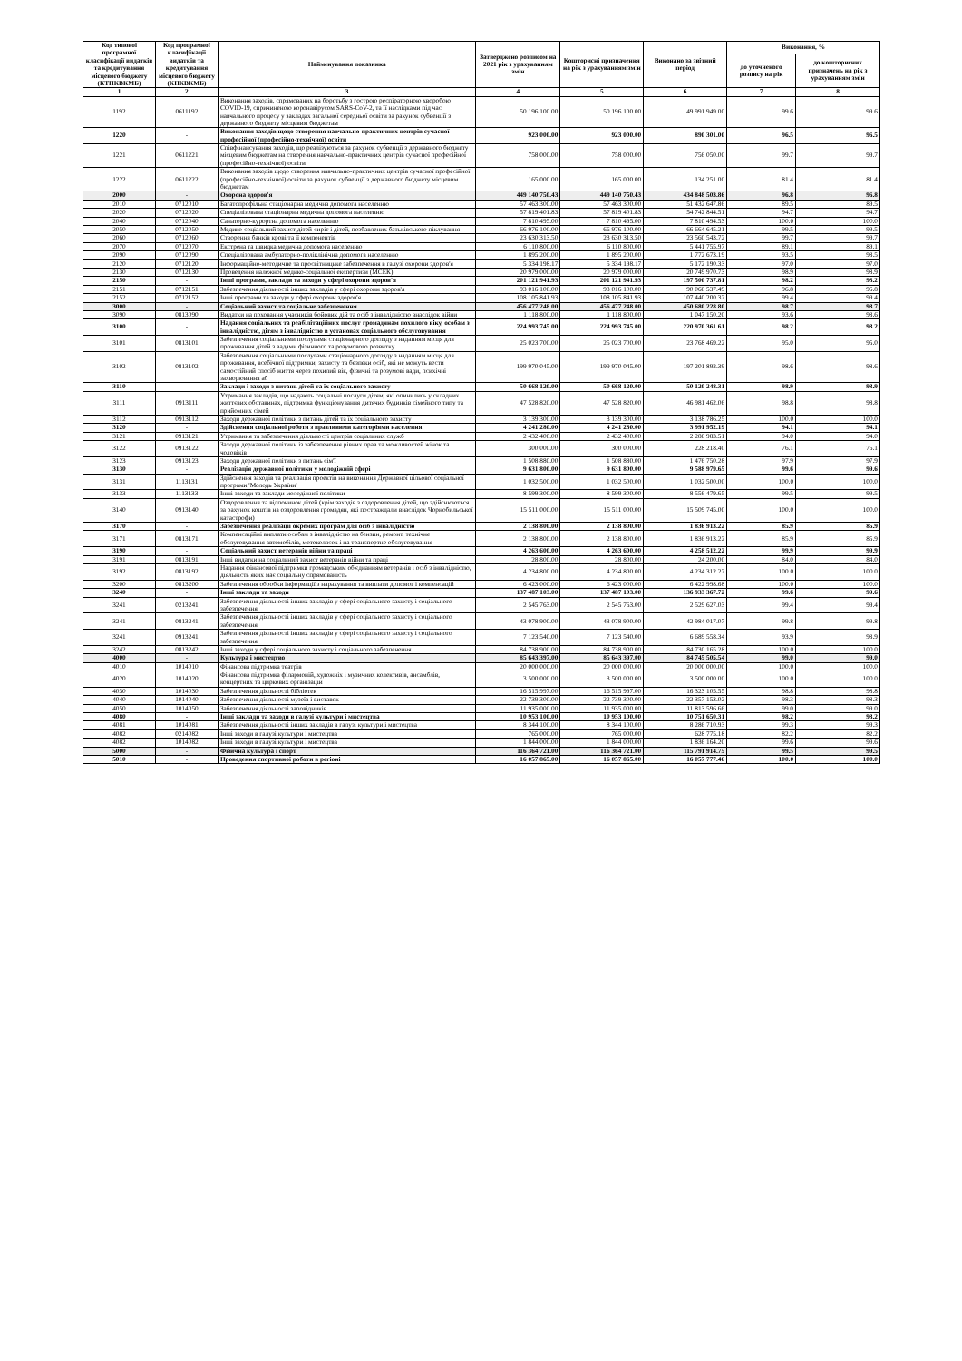| Код типової програмної класифікації видатків та кредитування місцевого бюджету (КТПКВКМБ) | Код програмної класифікації видатків та кредитування місцевого бюджету (КПКВКМБ) | Найменування показника | Затверджено розписом на 2021 рік з урахуванням змін | Кошторисні призначення на рік з урахуванням змін | Виконано за звітний період | Виконання, % | |
| --- | --- | --- | --- | --- | --- | --- | --- |
| | | | | | | до уточненого розпису на рік | до кошторисних призначень на рік з урахуванням змін |
| 1 | 2 | 3 | 4 | 5 | 6 | 7 | 8 |
| 1192 | 0611192 | Виконання заходів, спрямованих на боротьбу з гострою респіраторною хворобою COVID-19, спричиненою коронавірусом SARS-CoV-2, та її наслідками під час навчального процесу у закладах загальної середньої освіти за рахунок субвенції з державного бюджету місцевим бюджетам | 50 196 100.00 | 50 196 100.00 | 49 991 949.00 | 99.6 | 99.6 |
| 1220 | - | Виконання заходів щодо створення навчально-практичних центрів сучасної професійної (професійно-технічної) освіти | 923 000.00 | 923 000.00 | 890 301.00 | 96.5 | 96.5 |
| 1221 | 0611221 | Співфінансування заходів, що реалізуються за рахунок субвенції з державного бюджету місцевим бюджетам на створення навчально-практичних центрів сучасної професійної (професійно-технічної) освіти | 758 000.00 | 758 000.00 | 756 050.00 | 99.7 | 99.7 |
| 1222 | 0611222 | Виконання заходів щодо створення навчально-практичних центрів сучасної професійної (професійно-технічної) освіти за рахунок субвенції з державного бюджету місцевим бюджетам | 165 000.00 | 165 000.00 | 134 251.00 | 81.4 | 81.4 |
| 2000 | - | Охорона здоров'я | 449 140 750.43 | 449 140 750.43 | 434 848 503.86 | 96.8 | 96.8 |
| 2010 | 0712010 | Багатопрофільна стаціонарна медична допомога населенню | 57 463 300.00 | 57 463 300.00 | 51 432 647.86 | 89.5 | 89.5 |
| 2020 | 0712020 | Спеціалізована стаціонарна медична допомога населенню | 57 819 401.83 | 57 819 401.83 | 54 742 844.51 | 94.7 | 94.7 |
| 2040 | 0712040 | Санаторно-курортна допомога населенню | 7 810 495.00 | 7 810 495.00 | 7 810 494.53 | 100.0 | 100.0 |
| 2050 | 0712050 | Медико-соціальний захист дітей-сиріт і дітей, позбавлених батьківського піклування | 66 976 100.00 | 66 976 100.00 | 66 664 645.21 | 99.5 | 99.5 |
| 2060 | 0712060 | Створення банків крові та її компонентів | 23 630 313.50 | 23 630 313.50 | 23 560 543.72 | 99.7 | 99.7 |
| 2070 | 0712070 | Екстрена та швидка медична допомога населенню | 6 110 800.00 | 6 110 800.00 | 5 441 755.97 | 89.1 | 89.1 |
| 2090 | 0712090 | Спеціалізована амбулаторно-поліклінічна допомога населенню | 1 895 200.00 | 1 895 200.00 | 1 772 673.19 | 93.5 | 93.5 |
| 2120 | 0712120 | Інформаційно-методичне та просвітницьке забезпечення в галузі охорони здоров'я | 5 334 198.17 | 5 334 198.17 | 5 172 190.33 | 97.0 | 97.0 |
| 2130 | 0712130 | Проведення належної медико-соціальної експертизи (МСЕК) | 20 979 000.00 | 20 979 000.00 | 20 749 970.73 | 98.9 | 98.9 |
| 2150 | - | Інші програми, заклади та заходи у сфері охорони здоров'я | 201 121 941.93 | 201 121 941.93 | 197 500 737.81 | 98.2 | 98.2 |
| 2151 | 0712151 | Забезпечення діяльності інших закладів у сфері охорони здоров'я | 93 016 100.00 | 93 016 100.00 | 90 060 537.49 | 96.8 | 96.8 |
| 2152 | 0712152 | Інші програми та заходи у сфері охорони здоров'я | 108 105 841.93 | 108 105 841.93 | 107 440 200.32 | 99.4 | 99.4 |
| 3000 | - | Соціальний захист та соціальне забезпечення | 456 477 248.00 | 456 477 248.00 | 450 680 228.80 | 98.7 | 98.7 |
| 3090 | 0813090 | Видатки на поховання учасників бойових дій та осіб з інвалідністю внаслідок війни | 1 118 800.00 | 1 118 800.00 | 1 047 150.20 | 93.6 | 93.6 |
| 3100 | - | Надання соціальних та реабілітаційних послуг громадянам похилого віку, особам з інвалідністю, дітям з інвалідністю в установах соціального обслуговування | 224 993 745.00 | 224 993 745.00 | 220 970 361.61 | 98.2 | 98.2 |
| 3101 | 0813101 | Забезпечення соціальними послугами стаціонарного догляду з наданням місця для проживання дітей з вадами фізичного та розумового розвитку | 25 023 700.00 | 25 023 700.00 | 23 768 469.22 | 95.0 | 95.0 |
| 3102 | 0813102 | Забезпечення соціальними послугами стаціонарного догляду з наданням місця для проживання, всебічної підтримки, захисту та безпеки осіб, які не можуть вести самостійний спосіб життя через похилий вік, фізичні та розумові вади, психічні захворювання аб | 199 970 045.00 | 199 970 045.00 | 197 201 892.39 | 98.6 | 98.6 |
| 3110 | - | Заклади і заходи з питань дітей та їх соціального захисту | 50 668 120.00 | 50 668 120.00 | 50 120 248.31 | 98.9 | 98.9 |
| 3111 | 0913111 | Утримання закладів, що надають соціальні послуги дітям, які опинились у складних життєвих обставинах, підтримка функціонування дитячих будинків сімейного типу та прийомних сімей | 47 528 820.00 | 47 528 820.00 | 46 981 462.06 | 98.8 | 98.8 |
| 3112 | 0913112 | Заходи державної політики з питань дітей та їх соціального захисту | 3 139 300.00 | 3 139 300.00 | 3 138 786.25 | 100.0 | 100.0 |
| 3120 | - | Здійснення соціальної роботи з вразливими категоріями населення | 4 241 280.00 | 4 241 280.00 | 3 991 952.19 | 94.1 | 94.1 |
| 3121 | 0913121 | Утримання та забезпечення діяльності центрів соціальних служб | 2 432 400.00 | 2 432 400.00 | 2 286 983.51 | 94.0 | 94.0 |
| 3122 | 0913122 | Заходи державної політики із забезпечення рівних прав та можливостей жінок та чоловіків | 300 000.00 | 300 000.00 | 228 218.40 | 76.1 | 76.1 |
| 3123 | 0913123 | Заходи державної політики з питань сім'ї | 1 508 880.00 | 1 508 880.00 | 1 476 750.28 | 97.9 | 97.9 |
| 3130 | - | Реалізація державної політики у молодіжній сфері | 9 631 800.00 | 9 631 800.00 | 9 588 979.65 | 99.6 | 99.6 |
| 3131 | 1113131 | Здійснення заходів та реалізація проектів на виконання Державної цільової соціальної програми 'Молодь України' | 1 032 500.00 | 1 032 500.00 | 1 032 500.00 | 100.0 | 100.0 |
| 3133 | 1113133 | Інші заходи та заклади молодіжної політики | 8 599 300.00 | 8 599 300.00 | 8 556 479.65 | 99.5 | 99.5 |
| 3140 | 0913140 | Оздоровлення та відпочинок дітей (крім заходів з оздоровлення дітей, що здійснюються за рахунок коштів на оздоровлення громадян, які постраждали внаслідок Чорнобильської катастрофи) | 15 511 000.00 | 15 511 000.00 | 15 509 745.00 | 100.0 | 100.0 |
| 3170 | - | Забезпечення реалізації окремих програм для осіб з інвалідністю | 2 138 800.00 | 2 138 800.00 | 1 836 913.22 | 85.9 | 85.9 |
| 3171 | 0813171 | Компенсаційні виплати особам з інвалідністю на бензин, ремонт, технічне обслуговування автомобілів, мотоколясок і на транспортне обслуговування | 2 138 800.00 | 2 138 800.00 | 1 836 913.22 | 85.9 | 85.9 |
| 3190 | - | Соціальний захист ветеранів війни та праці | 4 263 600.00 | 4 263 600.00 | 4 258 512.22 | 99.9 | 99.9 |
| 3191 | 0813191 | Інші видатки на соціальний захист ветеранів війни та праці | 28 800.00 | 28 800.00 | 24 200.00 | 84.0 | 84.0 |
| 3192 | 0813192 | Надання фінансової підтримки громадським об'єднанням ветеранів і осіб з інвалідністю, діяльність яких має соціальну спрямованість | 4 234 800.00 | 4 234 800.00 | 4 234 312.22 | 100.0 | 100.0 |
| 3200 | 0813200 | Забезпечення обробки інформації з нарахування та виплати допомог і компенсацій | 6 423 000.00 | 6 423 000.00 | 6 422 998.68 | 100.0 | 100.0 |
| 3240 | - | Інші заклади та заходи | 137 487 103.00 | 137 487 103.00 | 136 933 367.72 | 99.6 | 99.6 |
| 3241 | 0213241 | Забезпечення діяльності інших закладів у сфері соціального захисту і соціального забезпечення | 2 545 763.00 | 2 545 763.00 | 2 529 627.03 | 99.4 | 99.4 |
| 3241 | 0813241 | Забезпечення діяльності інших закладів у сфері соціального захисту і соціального забезпечення | 43 078 900.00 | 43 078 900.00 | 42 984 017.07 | 99.8 | 99.8 |
| 3241 | 0913241 | Забезпечення діяльності інших закладів у сфері соціального захисту і соціального забезпечення | 7 123 540.00 | 7 123 540.00 | 6 689 558.34 | 93.9 | 93.9 |
| 3242 | 0813242 | Інші заходи у сфері соціального захисту і соціального забезпечення | 84 738 900.00 | 84 738 900.00 | 84 730 165.28 | 100.0 | 100.0 |
| 4000 | - | Культура і мистецтво | 85 643 397.00 | 85 643 397.00 | 84 745 505.54 | 99.0 | 99.0 |
| 4010 | 1014010 | Фінансова підтримка театрів | 20 000 000.00 | 20 000 000.00 | 20 000 000.00 | 100.0 | 100.0 |
| 4020 | 1014020 | Фінансова підтримка філармоній, художніх і музичних колективів, ансамблів, концертних та циркових організацій | 3 500 000.00 | 3 500 000.00 | 3 500 000.00 | 100.0 | 100.0 |
| 4030 | 1014030 | Забезпечення діяльності бібліотек | 16 515 997.00 | 16 515 997.00 | 16 323 105.55 | 98.8 | 98.8 |
| 4040 | 1014040 | Забезпечення діяльності музеїв і виставок | 22 739 300.00 | 22 739 300.00 | 22 357 153.02 | 98.3 | 98.3 |
| 4050 | 1014050 | Забезпечення діяльності заповідників | 11 935 000.00 | 11 935 000.00 | 11 813 596.66 | 99.0 | 99.0 |
| 4080 | - | Інші заклади та заходи в галузі культури і мистецтва | 10 953 100.00 | 10 953 100.00 | 10 751 650.31 | 98.2 | 98.2 |
| 4081 | 1014081 | Забезпечення діяльності інших закладів в галузі культури і мистецтва | 8 344 100.00 | 8 344 100.00 | 8 286 710.93 | 99.3 | 99.3 |
| 4082 | 0214082 | Інші заходи в галузі культури і мистецтва | 765 000.00 | 765 000.00 | 628 775.18 | 82.2 | 82.2 |
| 4082 | 1014082 | Інші заходи в галузі культури і мистецтва | 1 844 000.00 | 1 844 000.00 | 1 836 164.20 | 99.6 | 99.6 |
| 5000 | - | Фізична культура і спорт | 116 364 721.00 | 116 364 721.00 | 115 791 914.75 | 99.5 | 99.5 |
| 5010 | - | Проведення спортивної роботи в регіоні | 16 057 865.00 | 16 057 865.00 | 16 057 777.46 | 100.0 | 100.0 |